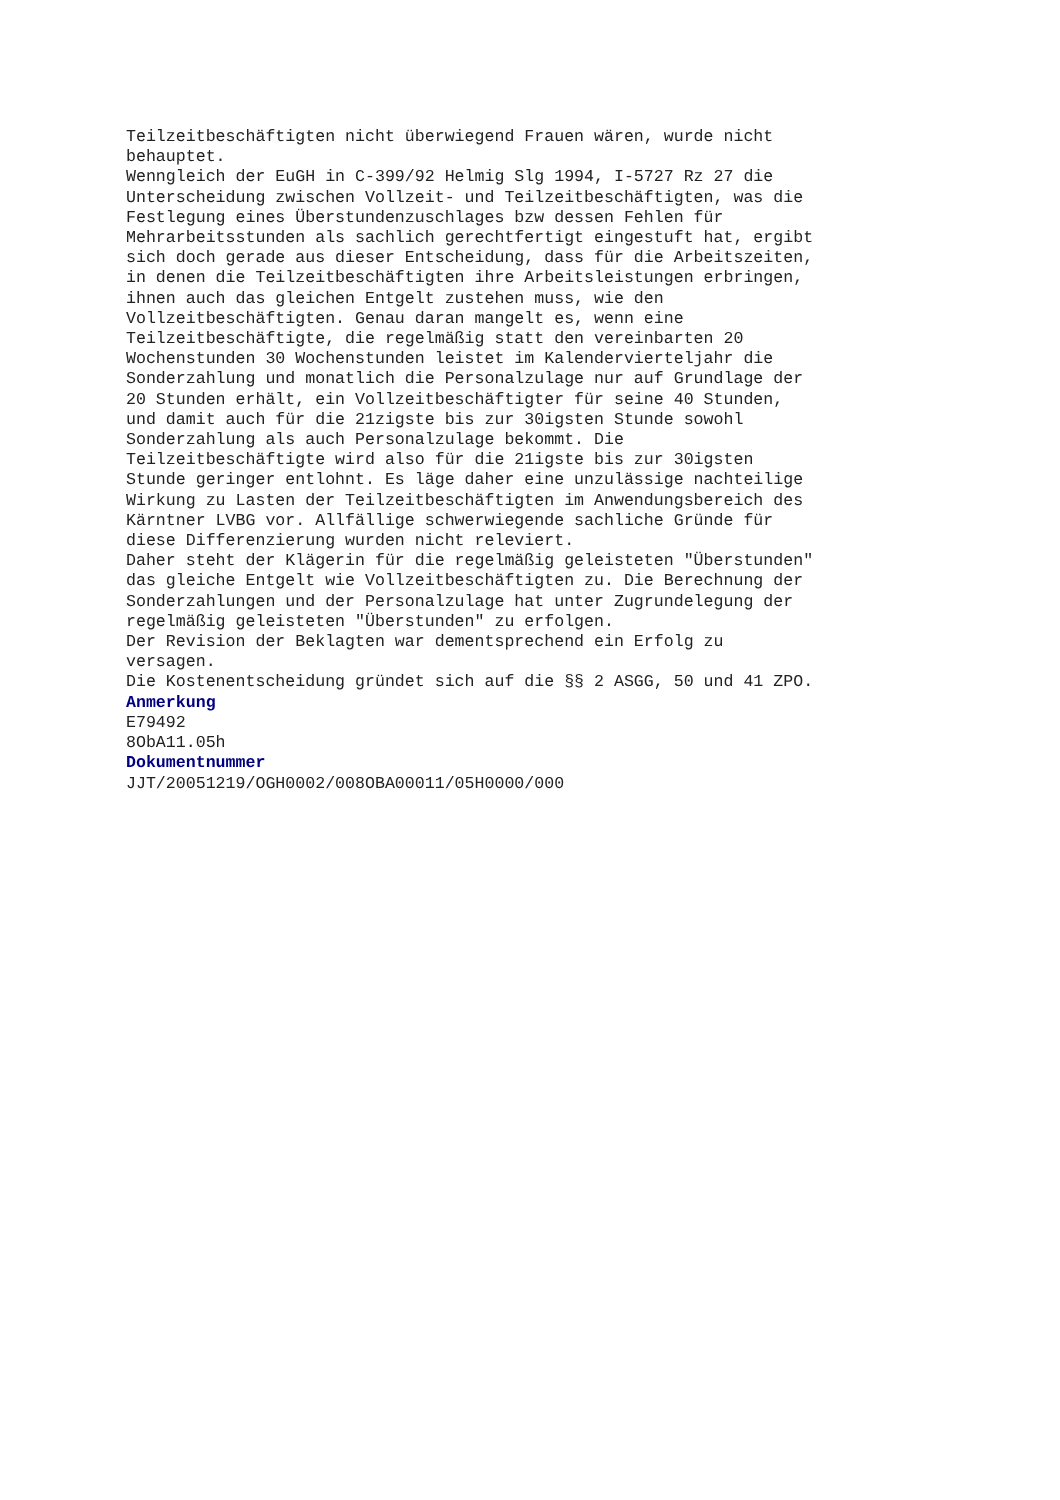Teilzeitbeschäftigten nicht überwiegend Frauen wären, wurde nicht
behauptet.
Wenngleich der EuGH in C-399/92 Helmig Slg 1994, I-5727 Rz 27 die
Unterscheidung zwischen Vollzeit- und Teilzeitbeschäftigten, was die
Festlegung eines Überstundenzuschlages bzw dessen Fehlen für
Mehrarbeitsstunden als sachlich gerechtfertigt eingestuft hat, ergibt
sich doch gerade aus dieser Entscheidung, dass für die Arbeitszeiten,
in denen die Teilzeitbeschäftigten ihre Arbeitsleistungen erbringen,
ihnen auch das gleichen Entgelt zustehen muss, wie den
Vollzeitbeschäftigten. Genau daran mangelt es, wenn eine
Teilzeitbeschäftigte, die regelmäßig statt den vereinbarten 20
Wochenstunden 30 Wochenstunden leistet im Kalendervierteljahr die
Sonderzahlung und monatlich die Personalzulage nur auf Grundlage der
20 Stunden erhält, ein Vollzeitbeschäftigter für seine 40 Stunden,
und damit auch für die 21zigste bis zur 30igsten Stunde sowohl
Sonderzahlung als auch Personalzulage bekommt. Die
Teilzeitbeschäftigte wird also für die 21igste bis zur 30igsten
Stunde geringer entlohnt. Es läge daher eine unzulässige nachteilige
Wirkung zu Lasten der Teilzeitbeschäftigten im Anwendungsbereich des
Kärntner LVBG vor. Allfällige schwerwiegende sachliche Gründe für
diese Differenzierung wurden nicht releviert.
Daher steht der Klägerin für die regelmäßig geleisteten "Überstunden"
das gleiche Entgelt wie Vollzeitbeschäftigten zu. Die Berechnung der
Sonderzahlungen und der Personalzulage hat unter Zugrundelegung der
regelmäßig geleisteten "Überstunden" zu erfolgen.
Der Revision der Beklagten war dementsprechend ein Erfolg zu
versagen.
Die Kostenentscheidung gründet sich auf die §§ 2 ASGG, 50 und 41 ZPO.
Anmerkung
E79492
8ObA11.05h
Dokumentnummer
JJT/20051219/OGH0002/008OBA00011/05H0000/000